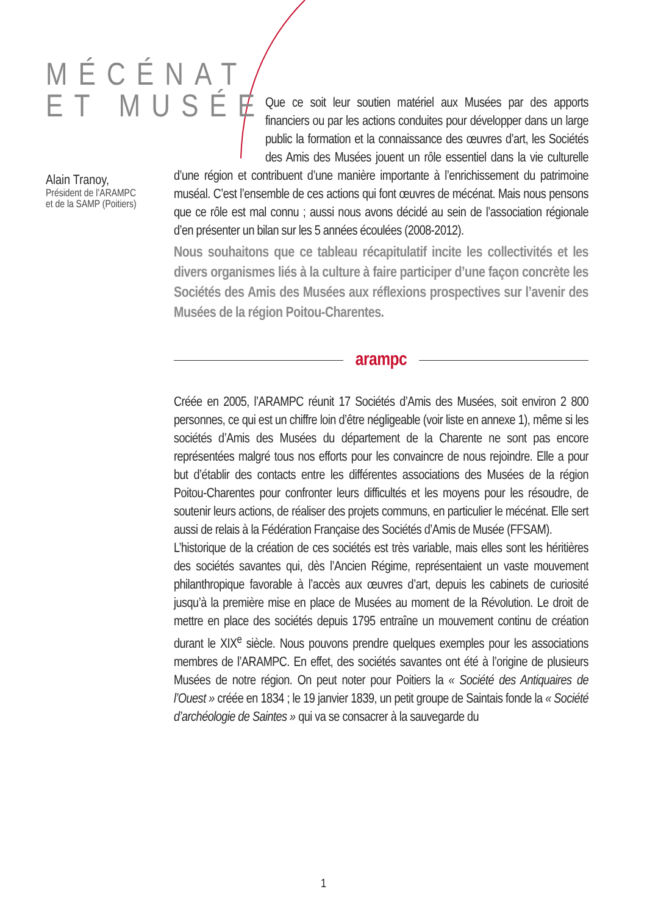MÉCÉNAT
ET MUSÉE
Alain Tranoy,
Président de l’ARAMPC
et de la SAMP (Poitiers)
Que ce soit leur soutien matériel aux Musées par des apports financiers ou par les actions conduites pour développer dans un large public la formation et la connaissance des œuvres d’art, les Sociétés des Amis des Musées jouent un rôle essentiel dans la vie culturelle d’une région et contribuent d’une manière importante à l’enrichissement du patrimoine muséal. C’est l’ensemble de ces actions qui font œuvres de mécénat. Mais nous pensons que ce rôle est mal connu ; aussi nous avons décidé au sein de l’association régionale d’en présenter un bilan sur les 5 années écoulées (2008-2012).
Nous souhaitons que ce tableau récapitulatif incite les collectivités et les divers organismes liés à la culture à faire participer d’une façon concrète les Sociétés des Amis des Musées aux réflexions prospectives sur l’avenir des Musées de la région Poitou-Charentes.
arampc
Créée en 2005, l’ARAMPC réunit 17 Sociétés d’Amis des Musées, soit environ 2 800 personnes, ce qui est un chiffre loin d’être négligeable (voir liste en annexe 1), même si les sociétés d’Amis des Musées du département de la Charente ne sont pas encore représentées malgré tous nos efforts pour les convaincre de nous rejoindre. Elle a pour but d’établir des contacts entre les différentes associations des Musées de la région Poitou-Charentes pour confronter leurs difficultés et les moyens pour les résoudre, de soutenir leurs actions, de réaliser des projets communs, en particulier le mécénat. Elle sert aussi de relais à la Fédération Française des Sociétés d’Amis de Musée (FFSAM).
L’historique de la création de ces sociétés est très variable, mais elles sont les héritières des sociétés savantes qui, dès l’Ancien Régime, représentaient un vaste mouvement philanthropique favorable à l’accès aux œuvres d’art, depuis les cabinets de curiosité jusqu’à la première mise en place de Musées au moment de la Révolution. Le droit de mettre en place des sociétés depuis 1795 entraîne un mouvement continu de création durant le XIX<sup>e</sup> siècle. Nous pouvons prendre quelques exemples pour les associations membres de l’ARAMPC. En effet, des sociétés savantes ont été à l’origine de plusieurs Musées de notre région. On peut noter pour Poitiers la « Société des Antiquaires de l’Ouest » créée en 1834 ; le 19 janvier 1839, un petit groupe de Saintais fonde la « Société d’archéologie de Saintes » qui va se consacrer à la sauvegarde du
1